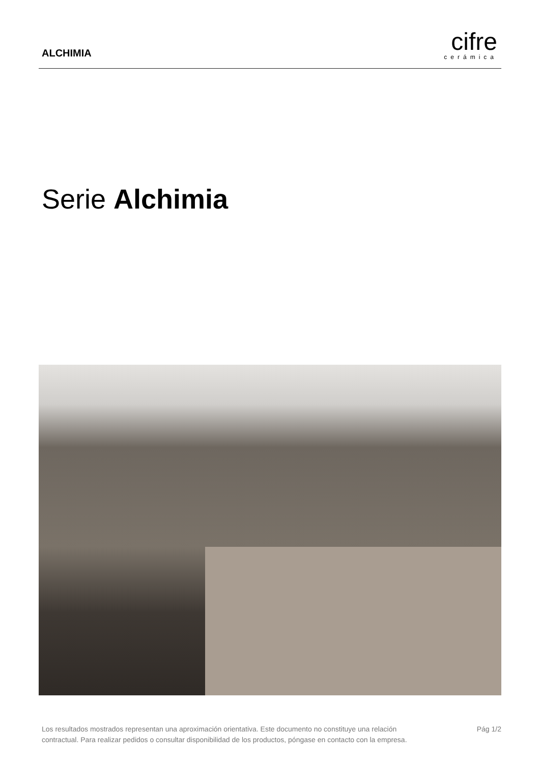ALCHIMIA
cifre
cerámica
Serie Alchimia
Los resultados mostrados representan una aproximación orientativa. Este documento no constituye una relación
contractual. Para realizar pedidos o consultar disponibilidad de los productos, póngase en contacto con la empresa.
Pág 1/2